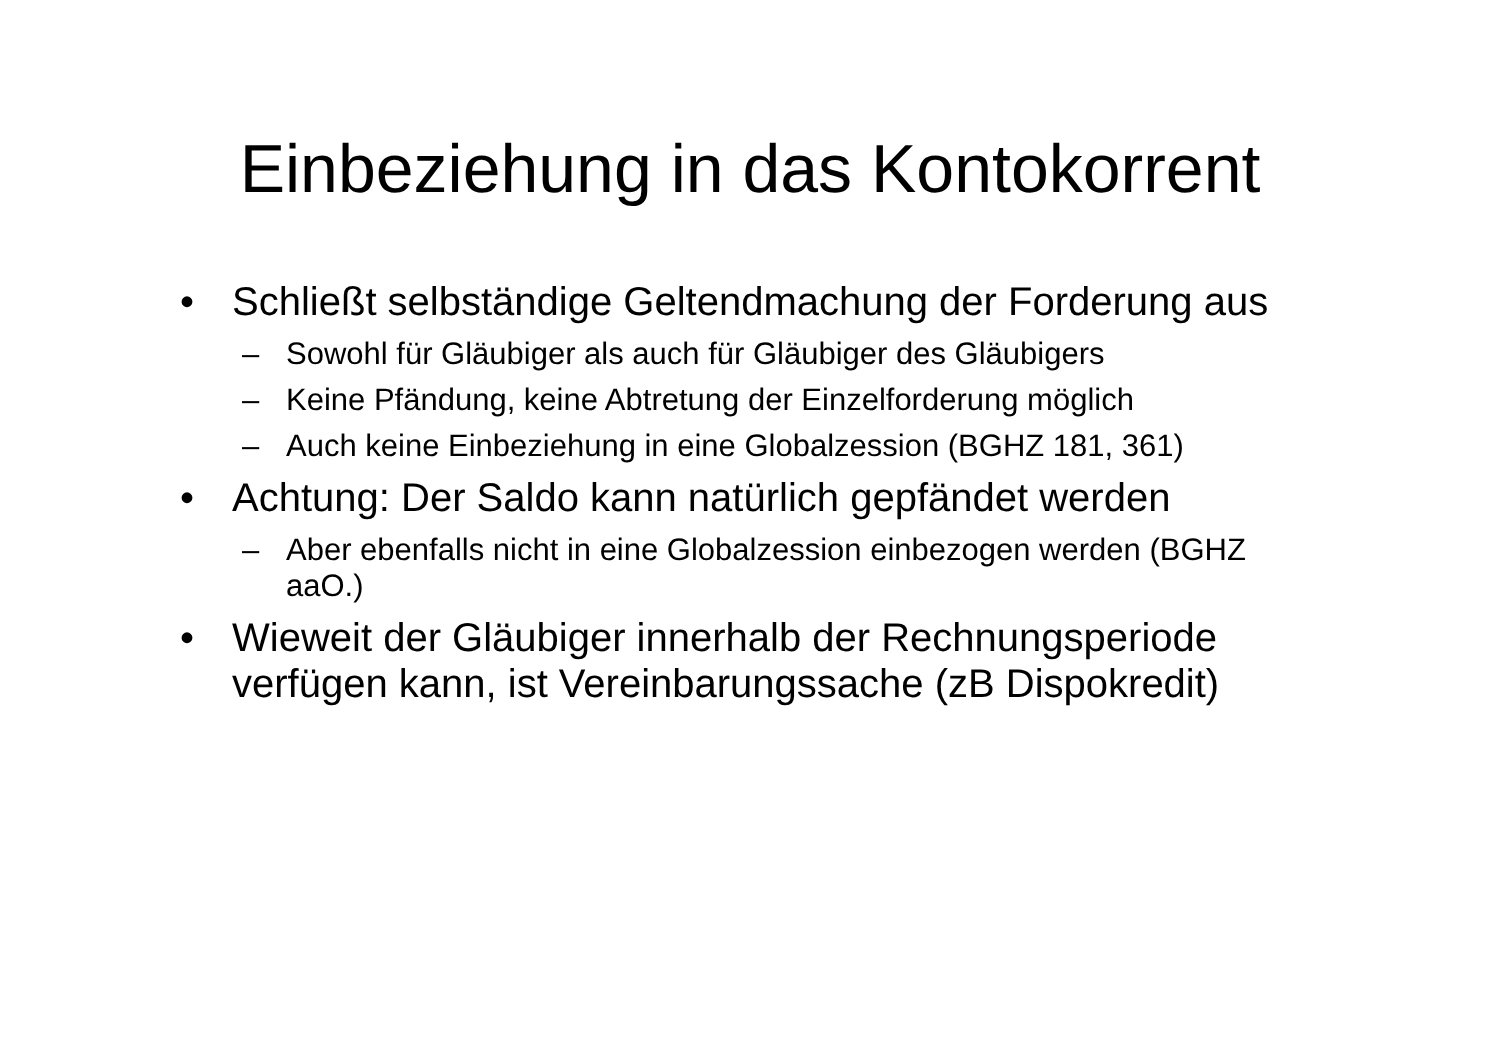Einbeziehung in das Kontokorrent
• Schließt selbständige Geltendmachung der Forderung aus
– Sowohl für Gläubiger als auch für Gläubiger des Gläubigers
– Keine Pfändung, keine Abtretung der Einzelforderung möglich
– Auch keine Einbeziehung in eine Globalzession (BGHZ 181, 361)
• Achtung: Der Saldo kann natürlich gepfändet werden
– Aber ebenfalls nicht in eine Globalzession einbezogen werden (BGHZ aaO.)
• Wieweit der Gläubiger innerhalb der Rechnungsperiode verfügen kann, ist Vereinbarungssache (zB Dispokredit)